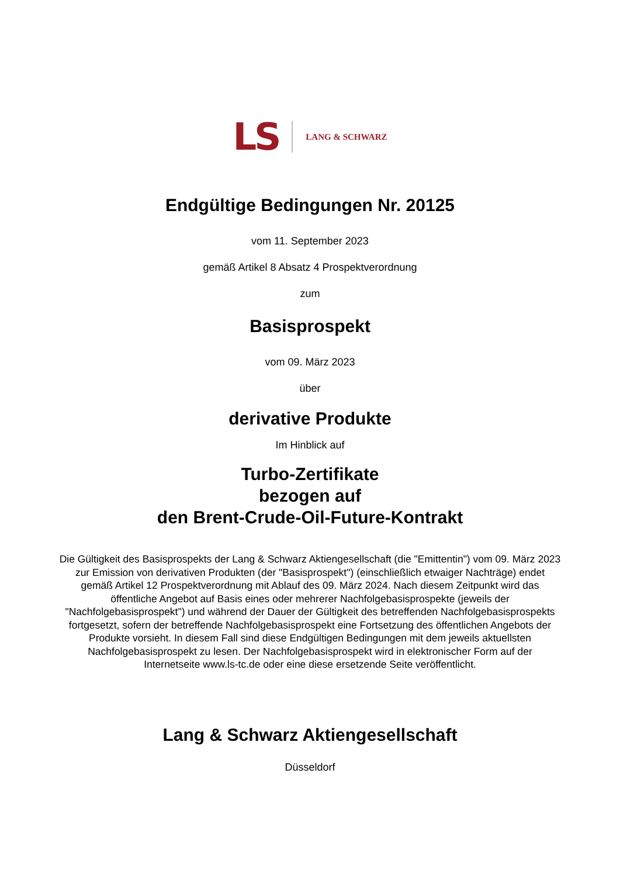LS LANG & SCHWARZ
Endgültige Bedingungen Nr. 20125
vom 11. September 2023
gemäß Artikel 8 Absatz 4 Prospektverordnung
zum
Basisprospekt
vom 09. März 2023
über
derivative Produkte
Im Hinblick auf
Turbo-Zertifikate
bezogen auf
den Brent-Crude-Oil-Future-Kontrakt
Die Gültigkeit des Basisprospekts der Lang & Schwarz Aktiengesellschaft (die "Emittentin") vom 09. März 2023 zur Emission von derivativen Produkten (der "Basisprospekt") (einschließlich etwaiger Nachträge) endet gemäß Artikel 12 Prospektverordnung mit Ablauf des 09. März 2024. Nach diesem Zeitpunkt wird das öffentliche Angebot auf Basis eines oder mehrerer Nachfolgebasisprospekte (jeweils der "Nachfolgebasisprospekt") und während der Dauer der Gültigkeit des betreffenden Nachfolgebasisprospekts fortgesetzt, sofern der betreffende Nachfolgebasisprospekt eine Fortsetzung des öffentlichen Angebots der Produkte vorsieht. In diesem Fall sind diese Endgültigen Bedingungen mit dem jeweils aktuellsten Nachfolgebasisprospekt zu lesen. Der Nachfolgebasisprospekt wird in elektronischer Form auf der Internetseite www.ls-tc.de oder eine diese ersetzende Seite veröffentlicht.
Lang & Schwarz Aktiengesellschaft
Düsseldorf